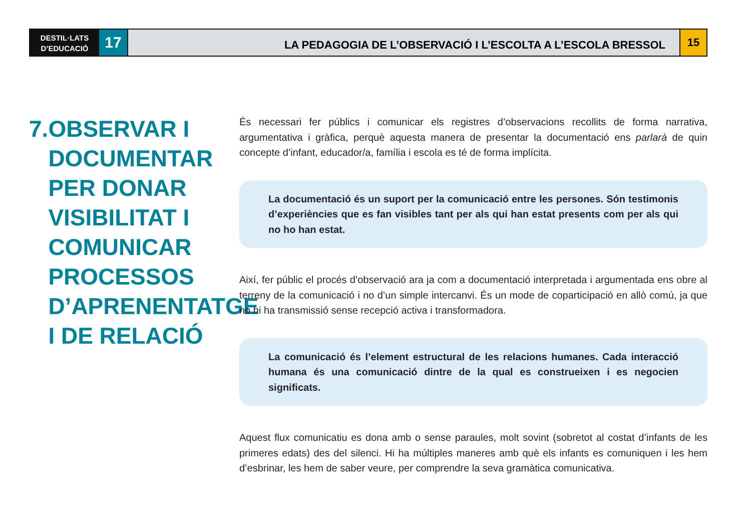DESTIL·LATS
D’EDUCACIÓ
17
LA PEDAGOGIA DE L’OBSERVACIÓ I L’ESCOLTA A L’ESCOLA BRESSOL
15
7.
OBSERVAR I DOCUMENTAR PER DONAR VISIBILITAT I COMUNICAR PROCESSOS D’APRENENTATGE I DE RELACIÓ
És necessari fer públics i comunicar els registres d’observacions recollits de forma narrativa, argumentativa i gràfica, perquè aquesta manera de presentar la documentació ens parlarà de quin concepte d’infant, educador/a, família i escola es té de forma implícita.
La documentació és un suport per la comunicació entre les persones. Són testimonis d’experiències que es fan visibles tant per als qui han estat presents com per als qui no ho han estat.
Així, fer públic el procés d’observació ara ja com a documentació interpretada i argumentada ens obre al terreny de la comunicació i no d’un simple intercanvi. És un mode de coparticipació en allò comú, ja que no hi ha transmissió sense recepció activa i transformadora.
La comunicació és l’element estructural de les relacions humanes. Cada interacció humana és una comunicació dintre de la qual es construeixen i es negocien significats.
Aquest flux comunicatiu es dona amb o sense paraules, molt sovint (sobretot al costat d’infants de les primeres edats) des del silenci. Hi ha múltiples maneres amb què els infants es comuniquen i les hem d’esbrinar, les hem de saber veure, per comprendre la seva gramàtica comunicativa.